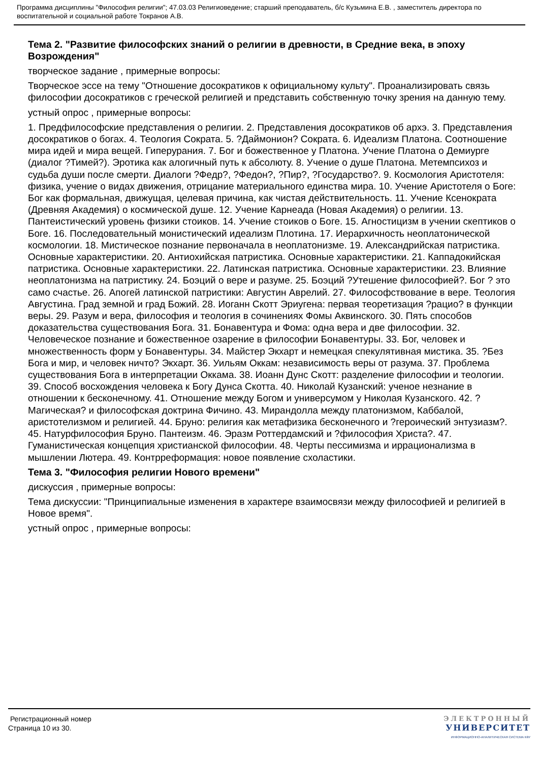Программа дисциплины "Философия религии"; 47.03.03 Религиоведение; старший преподаватель, б/с Кузьмина Е.В. , заместитель директора по воспитательной и социальной работе Токранов А.В.
Тема 2. "Развитие философских знаний о религии в древности, в Средние века, в эпоху Возрождения"
творческое задание , примерные вопросы:
Творческое эссе на тему "Отношение досократиков к официальному культу". Проанализировать связь философии досократиков с греческой религией и представить собственную точку зрения на данную тему.
устный опрос , примерные вопросы:
1. Предфилософские представления о религии. 2. Представления досократиков об архэ. 3. Представления досократиков о богах. 4. Теология Сократа. 5. ?Даймонион? Сократа. 6. Идеализм Платона. Соотношение мира идей и мира вещей. Гиперурания. 7. Бог и божественное у Платона. Учение Платона о Демиурге (диалог ?Тимей?). Эротика как алогичный путь к абсолюту. 8. Учение о душе Платона. Метемпсихоз и судьба души после смерти. Диалоги ?Федр?, ?Федон?, ?Пир?, ?Государство?. 9. Космология Аристотеля: физика, учение о видах движения, отрицание материального единства мира. 10. Учение Аристотеля о Боге: Бог как формальная, движущая, целевая причина, как чистая действительность. 11. Учение Ксенократа (Древняя Академия) о космической душе. 12. Учение Карнеада (Новая Академия) о религии. 13. Пантеистический уровень физики стоиков. 14. Учение стоиков о Боге. 15. Агностицизм в учении скептиков о Боге. 16. Последовательный монистический идеализм Плотина. 17. Иерархичность неоплатонической космологии. 18. Мистическое познание первоначала в неоплатонизме. 19. Александрийская патристика. Основные характеристики. 20. Антиохийская патристика. Основные характеристики. 21. Каппадокийская патристика. Основные характеристики. 22. Латинская патристика. Основные характеристики. 23. Влияние неоплатонизма на патристику. 24. Боэций о вере и разуме. 25. Боэций ?Утешение философией?. Бог ? это само счастье. 26. Апогей латинской патристики: Августин Аврелий. 27. Философствование в вере. Теология Августина. Град земной и град Божий. 28. Иоганн Скотт Эриугена: первая теоретизация ?рацио? в функции веры. 29. Разум и вера, философия и теология в сочинениях Фомы Аквинского. 30. Пять способов доказательства существования Бога. 31. Бонавентура и Фома: одна вера и две философии. 32. Человеческое познание и божественное озарение в философии Бонавентуры. 33. Бог, человек и множественность форм у Бонавентуры. 34. Майстер Экхарт и немецкая спекулятивная мистика. 35. ?Без Бога и мир, и человек ничто? Экхарт. 36. Уильям Оккам: независимость веры от разума. 37. Проблема существования Бога в интерпретации Оккама. 38. Иоанн Дунс Скотт: разделение философии и теологии. 39. Способ восхождения человека к Богу Дунса Скотта. 40. Николай Кузанский: ученое незнание в отношении к бесконечному. 41. Отношение между Богом и универсумом у Николая Кузанского. 42. ?Магическая? и философская доктрина Фичино. 43. Мирандолла между платонизмом, Каббалой, аристотелизмом и религией. 44. Бруно: религия как метафизика бесконечного и ?героический энтузиазм?. 45. Натурфилософия Бруно. Пантеизм. 46. Эразм Роттердамский и ?философия Христа?. 47. Гуманистическая концепция христианской философии. 48. Черты пессимизма и иррационализма в мышлении Лютера. 49. Контрреформация: новое появление схоластики.
Тема 3. "Философия религии Нового времени"
дискуссия , примерные вопросы:
Тема дискуссии: "Принципиальные изменения в характере взаимосвязи между философией и религией в Новое время".
устный опрос , примерные вопросы:
Регистрационный номер
Страница 10 из 30.
ЭЛЕКТРОННЫЙ
УНИВЕРСИТЕТ
ИНФОРМАЦИОННО-АНАЛИТИЧЕСКАЯ СИСТЕМА КФУ